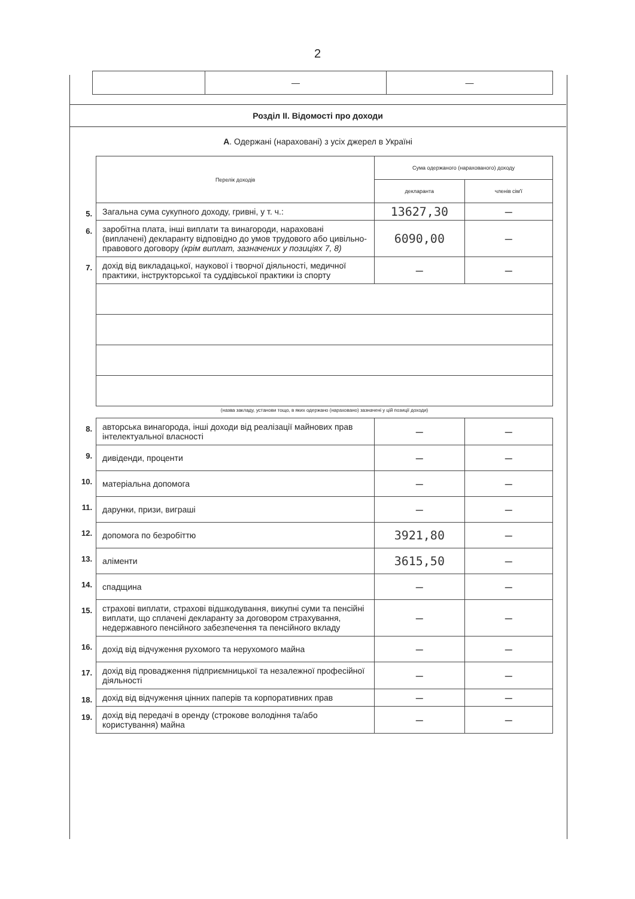2
| | — | — |
Розділ ІІ. Відомості про доходи
А. Одержані (нараховані) з усіх джерел в Україні
| | Перелік доходів | Сума одержаного (нарахованого) доходу | |
| | | декларанта | членів сім'ї |
| 5. | Загальна сума сукупного доходу, гривні, у т. ч.: | 13627,30 | — |
| 6. | заробітна плата, інші виплати та винагороди, нараховані (виплачені) декларанту відповідно до умов трудового або цивільно-правового договору (крім виплат, зазначених у позиціях 7, 8) | 6090,00 | — |
| 7. | дохід від викладацької, наукової і творчої діяльності, медичної практики, інструкторської та суддівської практики із спорту | — | — |
| | (назва закладу, установи тощо, в яких одержано (нараховано) зазначені у цій позиції доходи) | | |
| 8. | авторська винагорода, інші доходи від реалізації майнових прав інтелектуальної власності | — | — |
| 9. | дивіденди, проценти | — | — |
| 10. | матеріальна допомога | — | — |
| 11. | дарунки, призи, виграші | — | — |
| 12. | допомога по безробіттю | 3921,80 | — |
| 13. | аліменти | 3615,50 | — |
| 14. | спадщина | — | — |
| 15. | страхові виплати, страхові відшкодування, викупні суми та пенсійні виплати, що сплачені декларанту за договором страхування, недержавного пенсійного забезпечення та пенсійного вкладу | — | — |
| 16. | дохід від відчуження рухомого та нерухомого майна | — | — |
| 17. | дохід від провадження підприємницької та незалежної професійної діяльності | — | — |
| 18. | дохід від відчуження цінних паперів та корпоративних прав | — | — |
| 19. | дохід від передачі в оренду (строкове володіння та/або користування) майна | — | — |